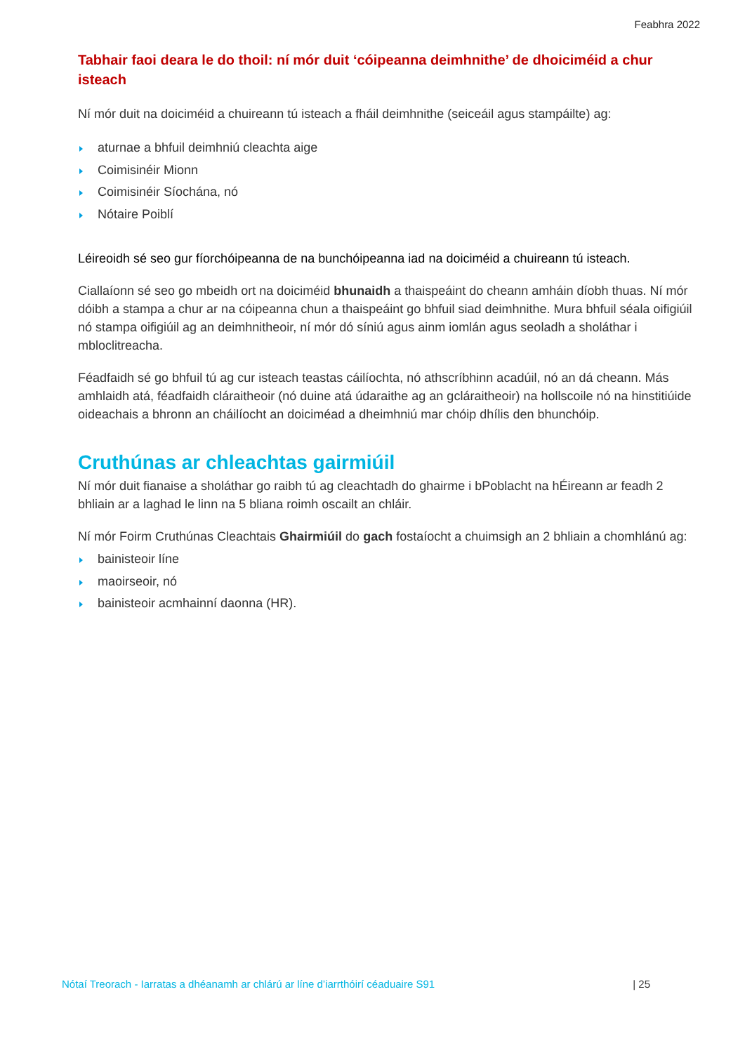Feabhra 2022
Tabhair faoi deara le do thoil: ní mór duit ‘cóipeanna deimhnithe’ de dhoiciméid a chur isteach
Ní mór duit na doiciméid a chuireann tú isteach a fháil deimhnithe (seiceáil agus stampáilte) ag:
aturnae a bhfuil deimhniú cleachta aige
Coimisinéir Mionn
Coimisinéir Síochána, nó
Nótaire Poiblí
Léireoidh sé seo gur fíorchóipeanna de na bunchóipeanna iad na doiciméid a chuireann tú isteach.
Ciallaíonn sé seo go mbeidh ort na doiciméid bhunaidh a thaispeáint do cheann amháin díobh thuas. Ní mór dóibh a stampa a chur ar na cóipeanna chun a thaispeáint go bhfuil siad deimhnithe. Mura bhfuil séala oifigiúil nó stampa oifigiúil ag an deimhnitheoir, ní mór dó síniú agus ainm iomlán agus seoladh a sholáthar i mbloclitreacha.
Féadfaidh sé go bhfuil tú ag cur isteach teastas cáilíochta, nó athscríbhinn acadúil, nó an dá cheann. Más amhlaidh atá, féadfaidh cláraitheoir (nó duine atá údaraithe ag an gcláraitheoir) na hollscoile nó na hinstitiúide oideachais a bhronn an cháilíocht an doiciméad a dheimhniú mar chóip dhílis den bhunchóip.
Cruthúnas ar chleachtas gairmiúil
Ní mór duit fianaise a sholáthar go raibh tú ag cleachtadh do ghairme i bPoblacht na hÉireann ar feadh 2 bhliain ar a laghad le linn na 5 bliana roimh oscailt an chláir.
Ní mór Foirm Cruthúnas Cleachtais Ghairmiúil do gach fostaíocht a chuimsigh an 2 bhliain a chomhlánú ag:
bainisteoir líne
maoirseoir, nó
bainisteoir acmhainní daonna (HR).
Nótaí Treorach - Iarratas a dhéanamh ar chlárú ar líne d’iarrthóirí céaduaire S91 | 25